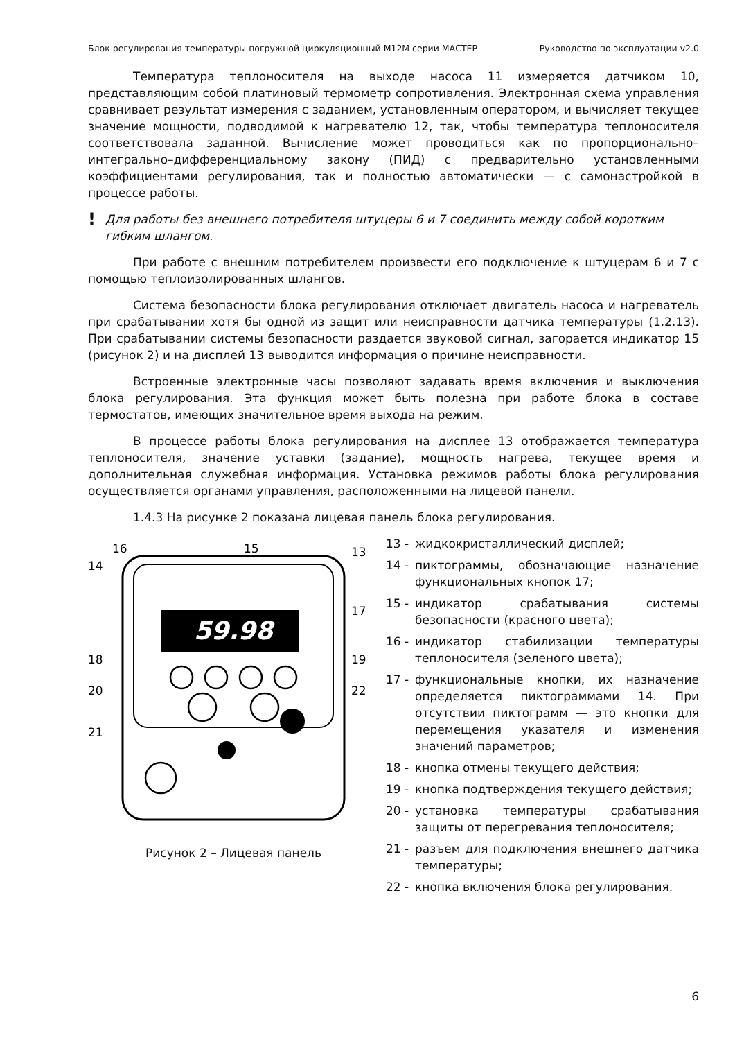Блок регулирования температуры погружной циркуляционный М12М серии МАСТЕР Руководство по эксплуатации v2.0
Температура теплоносителя на выходе насоса 11 измеряется датчиком 10, представляющим собой платиновый термометр сопротивления. Электронная схема управления сравнивает результат измерения с заданием, установленным оператором, и вычисляет текущее значение мощности, подводимой к нагревателю 12, так, чтобы температура теплоносителя соответствовала заданной. Вычисление может проводиться как по пропорционально–интегрально–дифференциальному закону (ПИД) с предварительно установленными коэффициентами регулирования, так и полностью автоматически — с самонастройкой в процессе работы.
!
Для работы без внешнего потребителя штуцеры 6 и 7 соединить между собой коротким гибким шлангом.
При работе с внешним потребителем произвести его подключение к штуцерам 6 и 7 с помощью теплоизолированных шлангов.
Система безопасности блока регулирования отключает двигатель насоса и нагреватель при срабатывании хотя бы одной из защит или неисправности датчика температуры (1.2.13). При срабатывании системы безопасности раздается звуковой сигнал, загорается индикатор 15 (рисунок 2) и на дисплей 13 выводится информация о причине неисправности.
Встроенные электронные часы позволяют задавать время включения и выключения блока регулирования. Эта функция может быть полезна при работе блока в составе термостатов, имеющих значительное время выхода на режим.
В процессе работы блока регулирования на дисплее 13 отображается температура теплоносителя, значение уставки (задание), мощность нагрева, текущее время и дополнительная служебная информация. Установка режимов работы блока регулирования осуществляется органами управления, расположенными на лицевой панели.
1.4.3 На рисунке 2 показана лицевая панель блока регулирования.
59.98
16
15
14
13
17
18
19
20
22
21
Рисунок 2 – Лицевая панель
13 - жидкокристаллический дисплей;
14 - пиктограммы, обозначающие назначение функциональных кнопок 17;
15 - индикатор срабатывания системы безопасности (красного цвета);
16 - индикатор стабилизации температуры теплоносителя (зеленого цвета);
17 - функциональные кнопки, их назначение определяется пиктограммами 14. При отсутствии пиктограмм — это кнопки для перемещения указателя и изменения значений параметров;
18 - кнопка отмены текущего действия;
19 - кнопка подтверждения текущего действия;
20 - установка температуры срабатывания защиты от перегревания теплоносителя;
21 - разъем для подключения внешнего датчика температуры;
22 - кнопка включения блока регулирования.
6